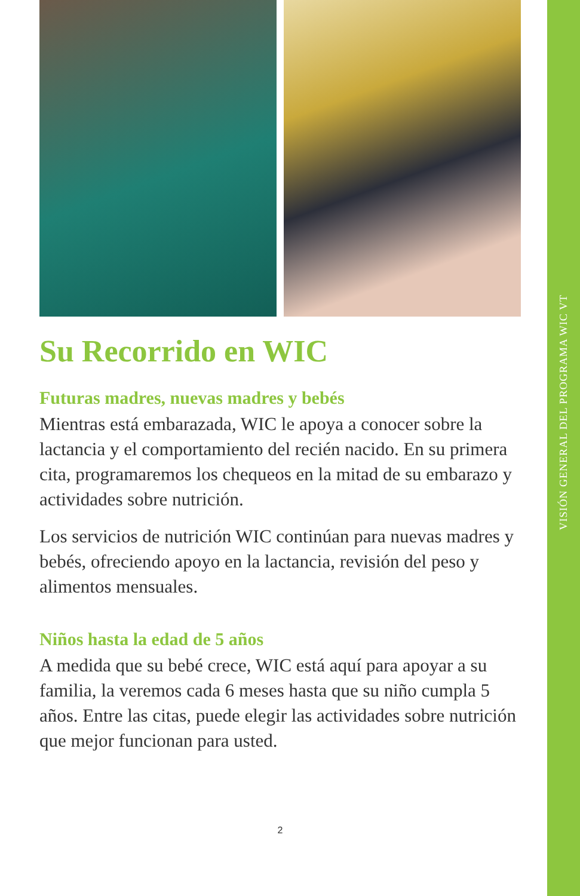VISIÓN GENERAL DEL PROGRAMA WIC VT
Su Recorrido en WIC
Futuras madres, nuevas madres y bebés
Mientras está embarazada, WIC le apoya a conocer sobre la lactancia y el comportamiento del recién nacido. En su primera cita, programaremos los chequeos en la mitad de su embarazo y actividades sobre nutrición.
Los servicios de nutrición WIC continúan para nuevas madres y bebés, ofreciendo apoyo en la lactancia, revisión del peso y alimentos mensuales.
Niños hasta la edad de 5 años
A medida que su bebé crece, WIC está aquí para apoyar a su familia, la veremos cada 6 meses hasta que su niño cumpla 5 años. Entre las citas, puede elegir las actividades sobre nutrición que mejor funcionan para usted.
2